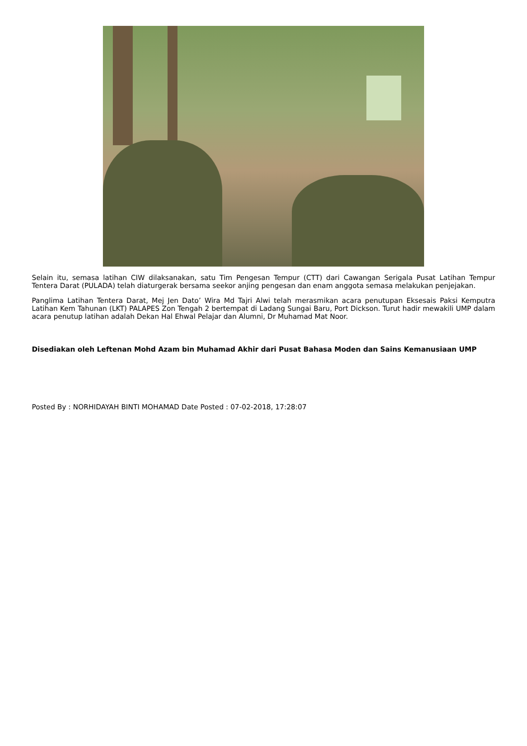Selain itu, semasa latihan CIW dilaksanakan, satu Tim Pengesan Tempur (CTT) dari Cawangan Serigala Pusat Latihan Tempur Tentera Darat (PULADA) telah diaturgerak bersama seekor anjing pengesan dan enam anggota semasa melakukan penjejakan.
Panglima Latihan Tentera Darat, Mej Jen Dato’ Wira Md Tajri Alwi telah merasmikan acara penutupan Eksesais Paksi Kemputra Latihan Kem Tahunan (LKT) PALAPES Zon Tengah 2 bertempat di Ladang Sungai Baru, Port Dickson. Turut hadir mewakili UMP dalam acara penutup latihan adalah Dekan Hal Ehwal Pelajar dan Alumni, Dr Muhamad Mat Noor.
Disediakan oleh Leftenan Mohd Azam bin Muhamad Akhir dari Pusat Bahasa Moden dan Sains Kemanusiaan UMP
Posted By : NORHIDAYAH BINTI MOHAMAD Date Posted : 07-02-2018, 17:28:07